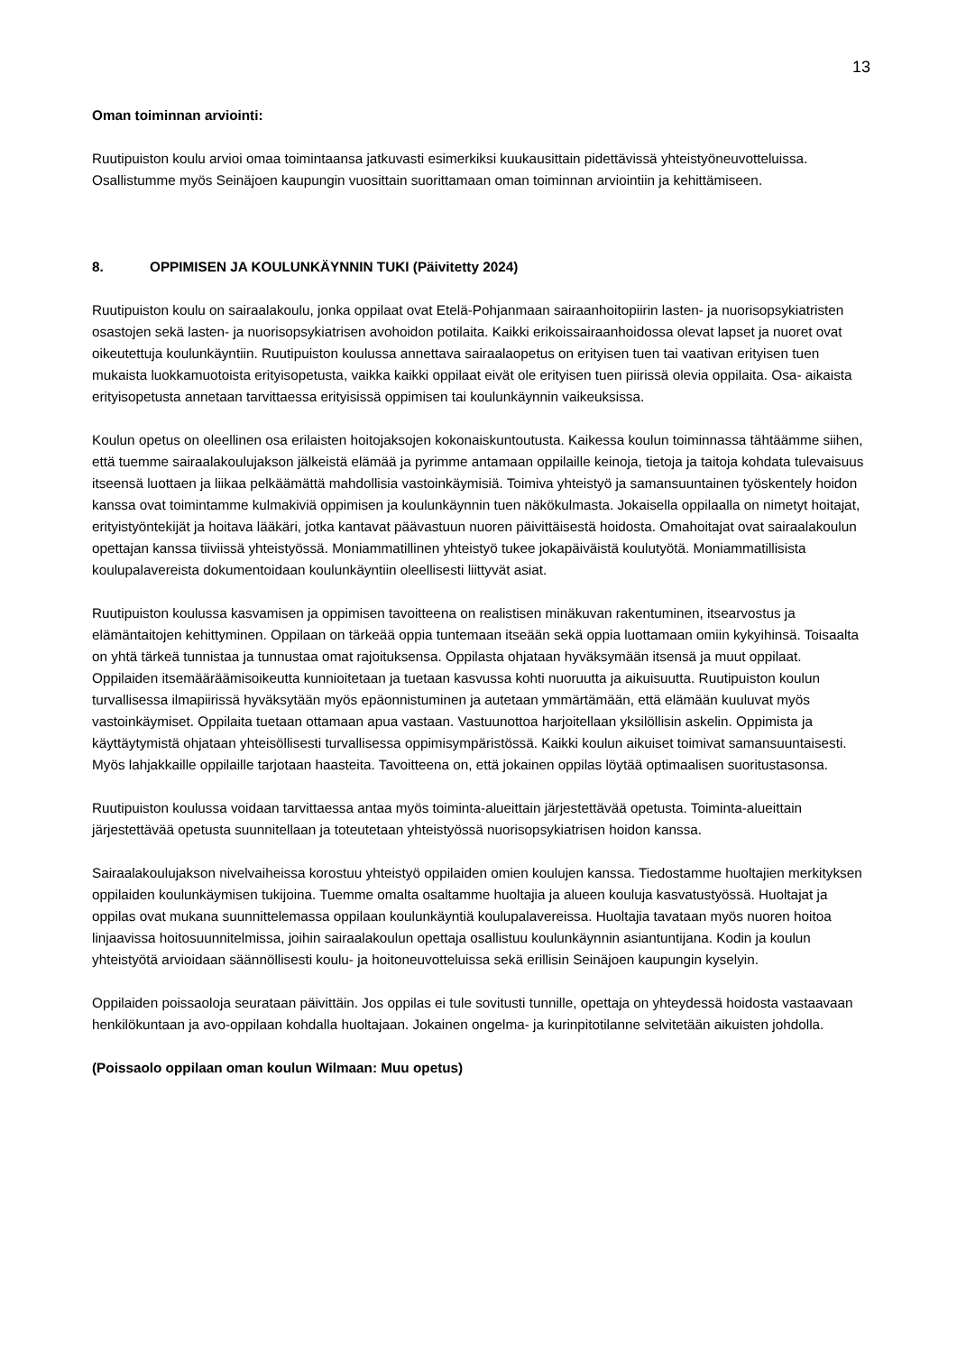13
Oman toiminnan arviointi:
Ruutipuiston koulu arvioi omaa toimintaansa jatkuvasti esimerkiksi kuukausittain pidettävissä yhteistyöneuvotteluissa. Osallistumme myös Seinäjoen kaupungin vuosittain suorittamaan oman toiminnan arviointiin ja kehittämiseen.
8. OPPIMISEN JA KOULUNKÄYNNIN TUKI (Päivitetty 2024)
Ruutipuiston koulu on sairaalakoulu, jonka oppilaat ovat Etelä-Pohjanmaan sairaanhoitopiirin lasten- ja nuorisopsykiatristen osastojen sekä lasten- ja nuorisopsykiatrisen avohoidon potilaita. Kaikki erikoissairaanhoidossa olevat lapset ja nuoret ovat oikeutettuja koulunkäyntiin. Ruutipuiston koulussa annettava sairaalaopetus on erityisen tuen tai vaativan erityisen tuen mukaista luokkamuotoista erityisopetusta, vaikka kaikki oppilaat eivät ole erityisen tuen piirissä olevia oppilaita. Osa- aikaista erityisopetusta annetaan tarvittaessa erityisissä oppimisen tai koulunkäynnin vaikeuksissa.
Koulun opetus on oleellinen osa erilaisten hoitojaksojen kokonaiskuntoutusta. Kaikessa koulun toiminnassa tähtäämme siihen, että tuemme sairaalakoulujakson jälkeistä elämää ja pyrimme antamaan oppilaille keinoja, tietoja ja taitoja kohdata tulevaisuus itseensä luottaen ja liikaa pelkäämättä mahdollisia vastoinkäymisiä. Toimiva yhteistyö ja samansuuntainen työskentely hoidon kanssa ovat toimintamme kulmakiviä oppimisen ja koulunkäynnin tuen näkökulmasta. Jokaisella oppilaalla on nimetyt hoitajat, erityistyöntekijät ja hoitava lääkäri, jotka kantavat päävastuun nuoren päivittäisestä hoidosta. Omahoitajat ovat sairaalakoulun opettajan kanssa tiiviissä yhteistyössä. Moniammatillinen yhteistyö tukee jokapäiväistä koulutyötä. Moniammatillisista koulupalavereista dokumentoidaan koulunkäyntiin oleellisesti liittyvät asiat.
Ruutipuiston koulussa kasvamisen ja oppimisen tavoitteena on realistisen minäkuvan rakentuminen, itsearvostus ja elämäntaitojen kehittyminen. Oppilaan on tärkeää oppia tuntemaan itseään sekä oppia luottamaan omiin kykyihinsä. Toisaalta on yhtä tärkeä tunnistaa ja tunnustaa omat rajoituksensa. Oppilasta ohjataan hyväksymään itsensä ja muut oppilaat. Oppilaiden itsemääräämisoikeutta kunnioitetaan ja tuetaan kasvussa kohti nuoruutta ja aikuisuutta. Ruutipuiston koulun turvallisessa ilmapiirissä hyväksytään myös epäonnistuminen ja autetaan ymmärtämään, että elämään kuuluvat myös vastoinkäymiset. Oppilaita tuetaan ottamaan apua vastaan. Vastuunottoa harjoitellaan yksilöllisin askelin. Oppimista ja käyttäytymistä ohjataan yhteisöllisesti turvallisessa oppimisympäristössä. Kaikki koulun aikuiset toimivat samansuuntaisesti. Myös lahjakkaille oppilaille tarjotaan haasteita. Tavoitteena on, että jokainen oppilas löytää optimaalisen suoritustasonsa.
Ruutipuiston koulussa voidaan tarvittaessa antaa myös toiminta-alueittain järjestettävää opetusta. Toiminta-alueittain järjestettävää opetusta suunnitellaan ja toteutetaan yhteistyössä nuorisopsykiatrisen hoidon kanssa.
Sairaalakoulujakson nivelvaiheissa korostuu yhteistyö oppilaiden omien koulujen kanssa. Tiedostamme huoltajien merkityksen oppilaiden koulunkäymisen tukijoina. Tuemme omalta osaltamme huoltajia ja alueen kouluja kasvatustyössä. Huoltajat ja oppilas ovat mukana suunnittelemassa oppilaan koulunkäyntiä koulupalavereissa. Huoltajia tavataan myös nuoren hoitoa linjaavissa hoitosuunnitelmissa, joihin sairaalakoulun opettaja osallistuu koulunkäynnin asiantuntijana. Kodin ja koulun yhteistyötä arvioidaan säännöllisesti koulu- ja hoitoneuvotteluissa sekä erillisin Seinäjoen kaupungin kyselyin.
Oppilaiden poissaoloja seurataan päivittäin. Jos oppilas ei tule sovitusti tunnille, opettaja on yhteydessä hoidosta vastaavaan henkilökuntaan ja avo-oppilaan kohdalla huoltajaan. Jokainen ongelma- ja kurinpitotilanne selvitetään aikuisten johdolla.
(Poissaolo oppilaan oman koulun Wilmaan: Muu opetus)